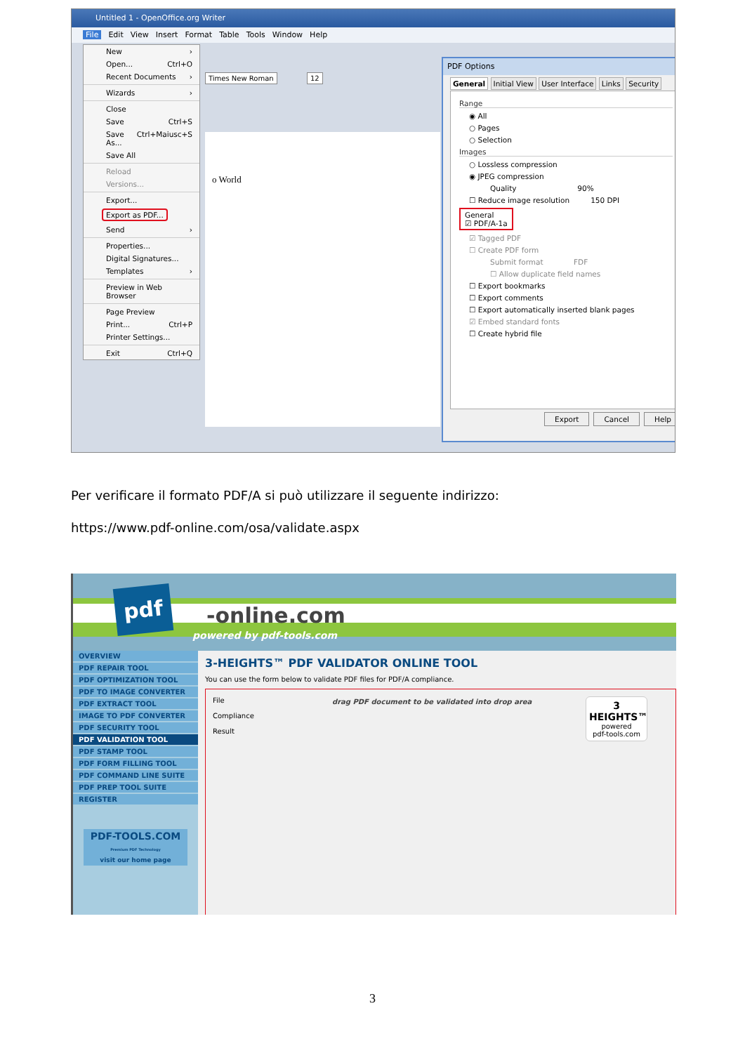Untitled 1 - OpenOffice.org Writer
File Edit View Insert Format Table Tools Window Help
Times New Roman 12
o World
New ›
Open... Ctrl+O
Recent Documents ›
Wizards ›
Close
Save Ctrl+S
Save As... Ctrl+Maiusc+S
Save All
Reload
Versions...
Export...
Export as PDF...
Send ›
Properties...
Digital Signatures...
Templates ›
Preview in Web Browser
Page Preview
Print... Ctrl+P
Printer Settings...
Exit Ctrl+Q
PDF Options
General Initial View User Interface Links Security
Range
◉ All
○ Pages
○ Selection
Images
○ Lossless compression
◉ JPEG compression
Quality 90%
☐ Reduce image resolution 150 DPI
General
☑ PDF/A-1a
☑ Tagged PDF
☐ Create PDF form
Submit format FDF
☐ Allow duplicate field names
☐ Export bookmarks
☐ Export comments
☐ Export automatically inserted blank pages
☑ Embed standard fonts
☐ Create hybrid file
Export Cancel Help
Per verificare il formato PDF/A si può utilizzare il seguente indirizzo:
https://www.pdf-online.com/osa/validate.aspx
pdf
-online.com
powered by pdf-tools.com
OVERVIEW
PDF REPAIR TOOL
PDF OPTIMIZATION TOOL
PDF TO IMAGE CONVERTER
PDF EXTRACT TOOL
IMAGE TO PDF CONVERTER
PDF SECURITY TOOL
PDF VALIDATION TOOL
PDF STAMP TOOL
PDF FORM FILLING TOOL
PDF COMMAND LINE SUITE
PDF PREP TOOL SUITE
REGISTER
PDF-TOOLS.COM
Premium PDF Technology
visit our home page
3-HEIGHTS™ PDF VALIDATOR ONLINE TOOL
You can use the form below to validate PDF files for PDF/A compliance.
File
Compliance
Result
drag PDF document to be validated into drop area
3 HEIGHTS™
powered
pdf-tools.com
3